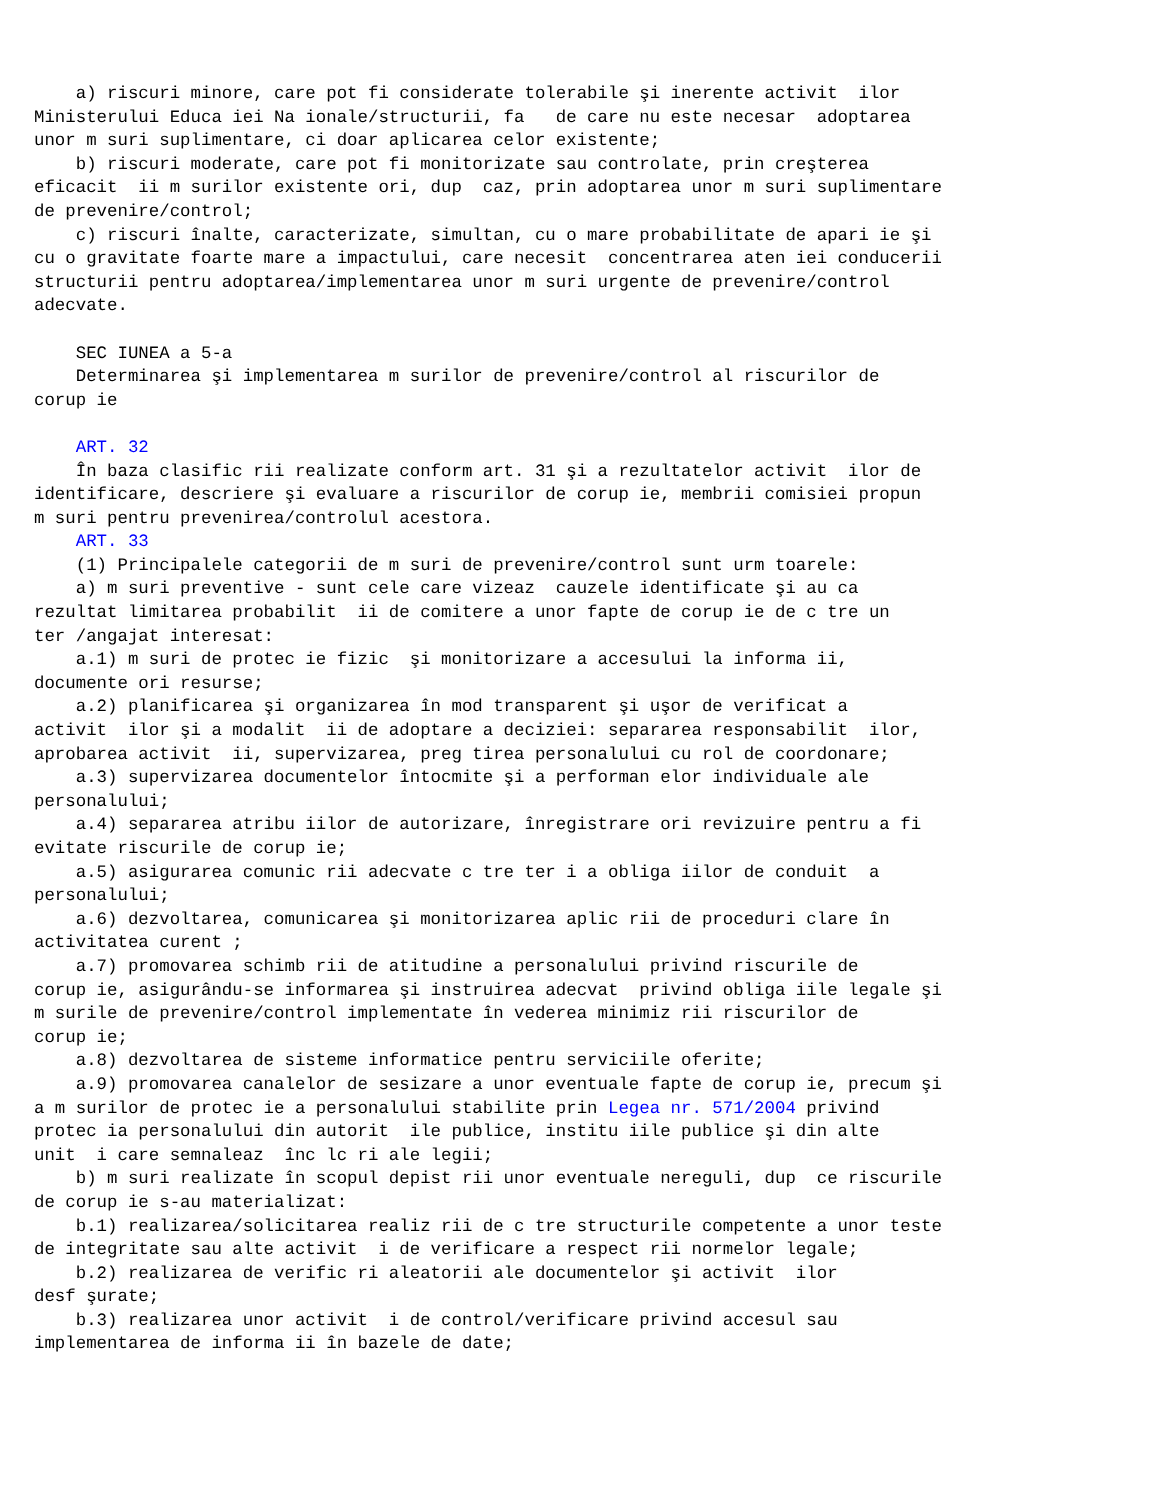a) riscuri minore, care pot fi considerate tolerabile şi inerente activit  ilor
Ministerului Educa iei Na ionale/structurii, fa   de care nu este necesar  adoptarea
unor m suri suplimentare, ci doar aplicarea celor existente;
    b) riscuri moderate, care pot fi monitorizate sau controlate, prin creşterea
eficacit  ii m surilor existente ori, dup  caz, prin adoptarea unor m suri suplimentare
de prevenire/control;
    c) riscuri înalte, caracterizate, simultan, cu o mare probabilitate de apari ie şi
cu o gravitate foarte mare a impactului, care necesit  concentrarea aten iei conducerii
structurii pentru adoptarea/implementarea unor m suri urgente de prevenire/control
adecvate.

    SEC IUNEA a 5-a
    Determinarea şi implementarea m surilor de prevenire/control al riscurilor de
corup ie

    ART. 32
    În baza clasific rii realizate conform art. 31 şi a rezultatelor activit  ilor de
identificare, descriere şi evaluare a riscurilor de corup ie, membrii comisiei propun
m suri pentru prevenirea/controlul acestora.
    ART. 33
    (1) Principalele categorii de m suri de prevenire/control sunt urm toarele:
    a) m suri preventive - sunt cele care vizeaz  cauzele identificate şi au ca
rezultat limitarea probabilit  ii de comitere a unor fapte de corup ie de c tre un
ter /angajat interesat:
    a.1) m suri de protec ie fizic  şi monitorizare a accesului la informa ii,
documente ori resurse;
    a.2) planificarea şi organizarea în mod transparent şi uşor de verificat a
activit  ilor şi a modalit  ii de adoptare a deciziei: separarea responsabilit  ilor,
aprobarea activit  ii, supervizarea, preg tirea personalului cu rol de coordonare;
    a.3) supervizarea documentelor întocmite şi a performan elor individuale ale
personalului;
    a.4) separarea atribu iilor de autorizare, înregistrare ori revizuire pentru a fi
evitate riscurile de corup ie;
    a.5) asigurarea comunic rii adecvate c tre ter i a obliga iilor de conduit  a
personalului;
    a.6) dezvoltarea, comunicarea şi monitorizarea aplic rii de proceduri clare în
activitatea curent ;
    a.7) promovarea schimb rii de atitudine a personalului privind riscurile de
corup ie, asigurându-se informarea şi instruirea adecvat  privind obliga iile legale şi
m surile de prevenire/control implementate în vederea minimiz rii riscurilor de
corup ie;
    a.8) dezvoltarea de sisteme informatice pentru serviciile oferite;
    a.9) promovarea canalelor de sesizare a unor eventuale fapte de corup ie, precum şi
a m surilor de protec ie a personalului stabilite prin Legea nr. 571/2004 privind
protec ia personalului din autorit  ile publice, institu iile publice şi din alte
unit  i care semnaleaz  înc lc ri ale legii;
    b) m suri realizate în scopul depist rii unor eventuale nereguli, dup  ce riscurile
de corup ie s-au materializat:
    b.1) realizarea/solicitarea realiz rii de c tre structurile competente a unor teste
de integritate sau alte activit  i de verificare a respect rii normelor legale;
    b.2) realizarea de verific ri aleatorii ale documentelor şi activit  ilor
desf şurate;
    b.3) realizarea unor activit  i de control/verificare privind accesul sau
implementarea de informa ii în bazele de date;